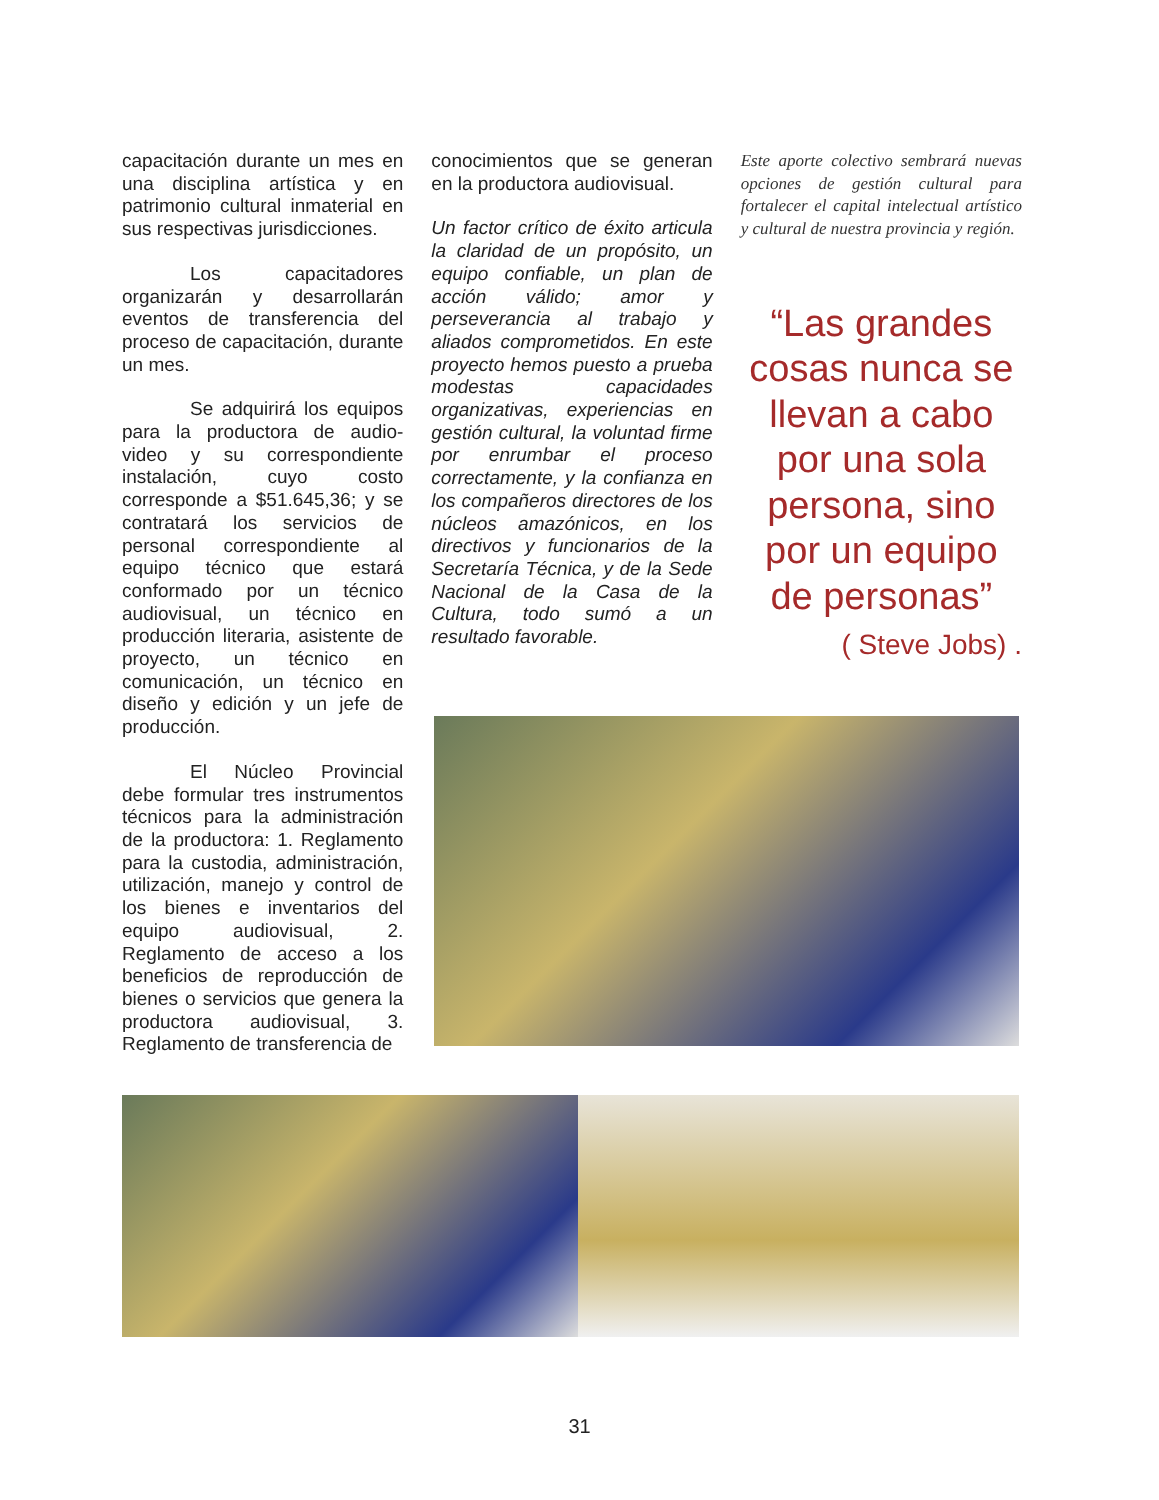capacitación durante un mes en una disciplina artística y en patrimonio cultural inmaterial en sus respectivas jurisdicciones.
Los capacitadores organizarán y desarrollarán eventos de transferencia del proceso de capacitación, durante un mes.
Se adquirirá los equipos para la productora de audio-video y su correspondiente instalación, cuyo costo corresponde a $51.645,36; y se contratará los servicios de personal correspondiente al equipo técnico que estará conformado por un técnico audiovisual, un técnico en producción literaria, asistente de proyecto, un técnico en comunicación, un técnico en diseño y edición y un jefe de producción.
El Núcleo Provincial debe formular tres instrumentos técnicos para la administración de la productora: 1. Reglamento para la custodia, administración, utilización, manejo y control de los bienes e inventarios del equipo audiovisual, 2. Reglamento de acceso a los beneficios de reproducción de bienes o servicios que genera la productora audiovisual, 3. Reglamento de transferencia de
conocimientos que se generan en la productora audiovisual.
Un factor crítico de éxito articula la claridad de un propósito, un equipo confiable, un plan de acción válido; amor y perseverancia al trabajo y aliados comprometidos. En este proyecto hemos puesto a prueba modestas capacidades organizativas, experiencias en gestión cultural, la voluntad firme por enrumbar el proceso correctamente, y la confianza en los compañeros directores de los núcleos amazónicos, en los directivos y funcionarios de la Secretaría Técnica, y de la Sede Nacional de la Casa de la Cultura, todo sumó a un resultado favorable.
Este aporte colectivo sembrará nuevas opciones de gestión cultural para fortalecer el capital intelectual artístico y cultural de nuestra provincia y región.
“Las grandes cosas nunca se llevan a cabo por una sola persona, sino por un equipo de personas”
( Steve Jobs) .
31